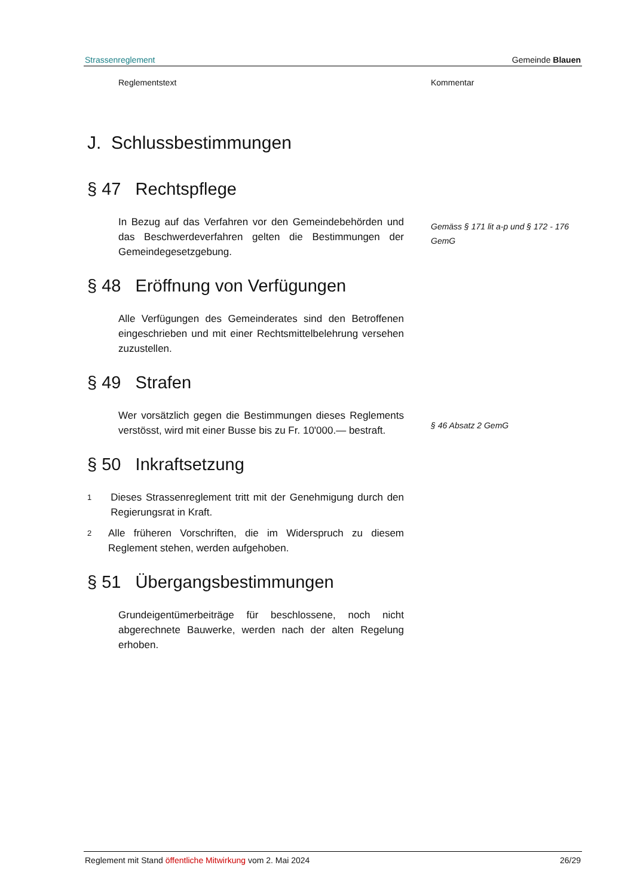Strassenreglement Gemeinde Blauen
Reglementstext Kommentar
J. Schlussbestimmungen
§ 47 Rechtspflege
In Bezug auf das Verfahren vor den Gemeindebehörden und das Beschwerdeverfahren gelten die Bestimmungen der Gemeindegesetzgebung.
§ 48 Eröffnung von Verfügungen
Alle Verfügungen des Gemeinderates sind den Betroffenen eingeschrieben und mit einer Rechtsmittelbelehrung versehen zuzustellen.
§ 49 Strafen
Wer vorsätzlich gegen die Bestimmungen dieses Reglements verstösst, wird mit einer Busse bis zu Fr. 10'000.— bestraft.
§ 50 Inkraftsetzung
1
Dieses Strassenreglement tritt mit der Genehmigung durch den Regierungsrat in Kraft.
2
Alle früheren Vorschriften, die im Widerspruch zu diesem Reglement stehen, werden aufgehoben.
§ 51 Übergangsbestimmungen
Grundeigentümerbeiträge für beschlossene, noch nicht abgerechnete Bauwerke, werden nach der alten Regelung erhoben.
Gemäss § 171 lit a-p und § 172 - 176 GemG
§ 46 Absatz 2 GemG
Reglement mit Stand öffentliche Mitwirkung vom 2. Mai 2024 26/29